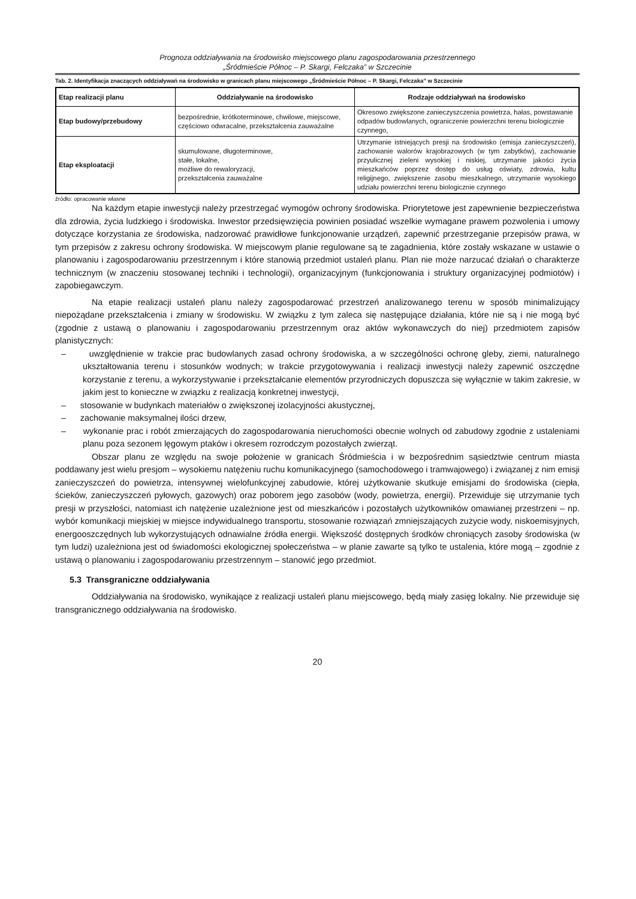Prognoza oddziaływania na środowisko miejscowego planu zagospodarowania przestrzennego
„Śródmieście Północ – P. Skargi, Felczaka” w Szczecinie
Tab. 2. Identyfikacja znaczących oddziaływań na środowisko w granicach planu miejscowego „Śródmieście Północ – P. Skargi, Felczaka” w Szczecinie
| Etap realizacji planu | Oddziaływanie na środowisko | Rodzaje oddziaływań na środowisko |
| --- | --- | --- |
| Etap budowy/przebudowy | bezpośrednie, krótkoterminowe, chwilowe, miejscowe, częściowo odwracalne, przekształcenia zauważalne | Okresowo zwiększone zanieczyszczenia powietrza, hałas, powstawanie odpadów budowlanych, ograniczenie powierzchni terenu biologicznie czynnego, |
| Etap eksploatacji | skumulowane, długoterminowe, stałe, lokalne, możliwe do rewaloryzacji, przekształcenia zauważalne | Utrzymanie istniejących presji na środowisko (emisja zanieczyszczeń), zachowanie walorów krajobrazowych (w tym zabytków), zachowanie przyulicznej zieleni wysokiej i niskiej, utrzymanie jakości życia mieszkańców poprzez dostęp do usług oświaty, zdrowia, kultu religijnego, zwiększenie zasobu mieszkalnego, utrzymanie wysokiego udziału powierzchni terenu biologicznie czynnego |
źródło: opracowanie własne
Na każdym etapie inwestycji należy przestrzegać wymogów ochrony środowiska. Priorytetowe jest zapewnienie bezpieczeństwa dla zdrowia, życia ludzkiego i środowiska. Inwestor przedsięwzięcia powinien posiadać wszelkie wymagane prawem pozwolenia i umowy dotyczące korzystania ze środowiska, nadzorować prawidłowe funkcjonowanie urządzeń, zapewnić przestrzeganie przepisów prawa, w tym przepisów z zakresu ochrony środowiska. W miejscowym planie regulowane są te zagadnienia, które zostały wskazane w ustawie o planowaniu i zagospodarowaniu przestrzennym i które stanowią przedmiot ustaleń planu. Plan nie może narzucać działań o charakterze technicznym (w znaczeniu stosowanej techniki i technologii), organizacyjnym (funkcjonowania i struktury organizacyjnej podmiotów) i zapobiegawczym.
Na etapie realizacji ustaleń planu należy zagospodarować przestrzeń analizowanego terenu w sposób minimalizujący niepożądane przekształcenia i zmiany w środowisku. W związku z tym zaleca się następujące działania, które nie są i nie mogą być (zgodnie z ustawą o planowaniu i zagospodarowaniu przestrzennym oraz aktów wykonawczych do niej) przedmiotem zapisów planistycznych:
– uwzględnienie w trakcie prac budowlanych zasad ochrony środowiska, a w szczególności ochronę gleby, ziemi, naturalnego ukształtowania terenu i stosunków wodnych; w trakcie przygotowywania i realizacji inwestycji należy zapewnić oszczędne korzystanie z terenu, a wykorzystywanie i przekształcanie elementów przyrodniczych dopuszcza się wyłącznie w takim zakresie, w jakim jest to konieczne w związku z realizacją konkretnej inwestycji,
– stosowanie w budynkach materiałów o zwiększonej izolacyjności akustycznej,
– zachowanie maksymalnej ilości drzew,
– wykonanie prac i robót zmierzających do zagospodarowania nieruchomości obecnie wolnych od zabudowy zgodnie z ustaleniami planu poza sezonem lęgowym ptaków i okresem rozrodczym pozostałych zwierząt.
Obszar planu ze względu na swoje położenie w granicach Śródmieścia i w bezpośrednim sąsiedztwie centrum miasta poddawany jest wielu presjom – wysokiemu natężeniu ruchu komunikacyjnego (samochodowego i tramwajowego) i związanej z nim emisji zanieczyszczeń do powietrza, intensywnej wielofunkcyjnej zabudowie, której użytkowanie skutkuje emisjami do środowiska (ciepła, ścieków, zanieczyszczeń pyłowych, gazowych) oraz poborem jego zasobów (wody, powietrza, energii). Przewiduje się utrzymanie tych presji w przyszłości, natomiast ich natężenie uzależnione jest od mieszkańców i pozostałych użytkowników omawianej przestrzeni – np. wybór komunikacji miejskiej w miejsce indywidualnego transportu, stosowanie rozwiązań zmniejszających zużycie wody, niskoemisyjnych, energooszczędnych lub wykorzystujących odnawialne źródła energii. Większość dostępnych środków chroniących zasoby środowiska (w tym ludzi) uzależniona jest od świadomości ekologicznej społeczeństwa – w planie zawarte są tylko te ustalenia, które mogą – zgodnie z ustawą o planowaniu i zagospodarowaniu przestrzennym – stanowić jego przedmiot.
5.3 Transgraniczne oddziaływania
Oddziaływania na środowisko, wynikające z realizacji ustaleń planu miejscowego, będą miały zasięg lokalny. Nie przewiduje się transgranicznego oddziaływania na środowisko.
20